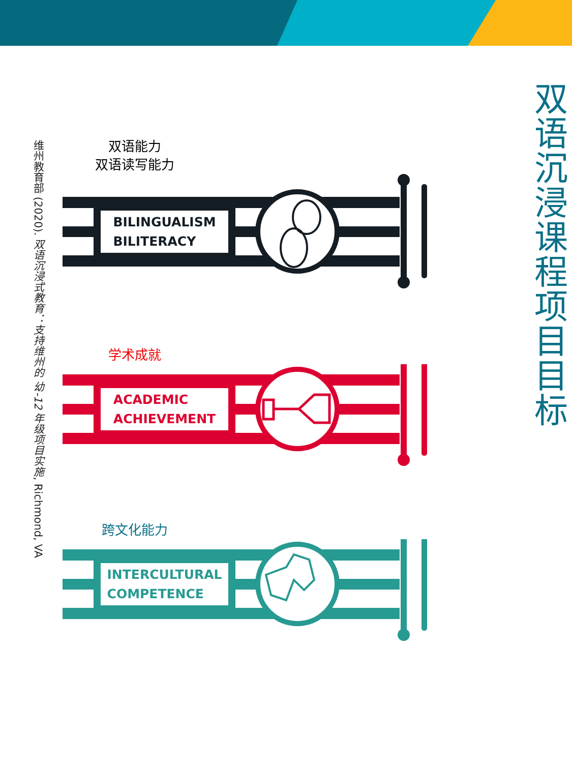双语沉浸课程项目目标
双语能力
双语读写能力
BILINGUALISM
BILITERACY
学术成就
ACADEMIC
ACHIEVEMENT
跨文化能力
INTERCULTURAL
COMPETENCE
维州教育部 (2020). 双语沉浸式教育：支持维州的 幼-12 年级项目实施, Richmond, VA